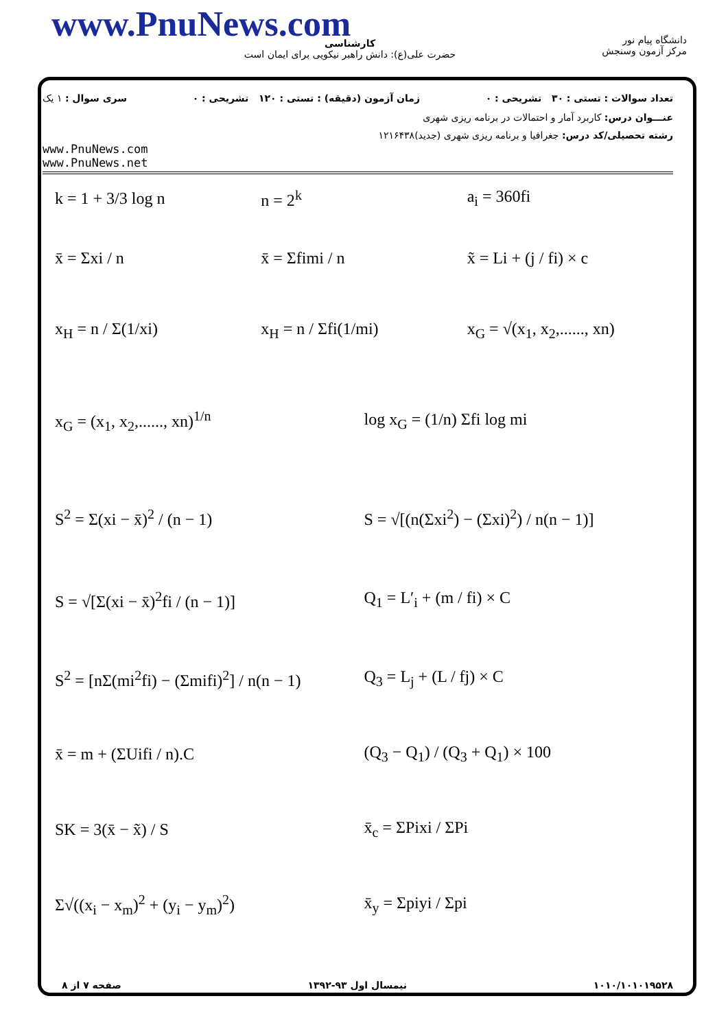www.PnuNews.com
کارشناسی
حضرت علی(ع): دانش راهبر نیکویی برای ایمان است
دانشگاه پیام نور
مرکز آزمون وسنجش
تعداد سوالات : تستی : ۳۰ تشریحی : ۰ زمان آزمون (دقیقه) : تستی : ۱۲۰ تشریحی : ۰ سری سوال : ۱ یک
عنـــوان درس: کاربرد آمار و احتمالات در برنامه ریزی شهری
رشته تحصیلی/کد درس: جغرافیا و برنامه ریزی شهری (جدید)۱۲۱۶۴۳۸
www.PnuNews.com
www.PnuNews.net
k = 1 + 3/3 log n n = 2<sup>k</sup> a<sub>i</sub> = 360fi
x̄ = Σxi / n x̄ = Σfimi / n x̃ = Li + (j / fi) × c
x<sub>H</sub> = n / Σ(1/xi) x<sub>H</sub> = n / Σfi(1/mi) x<sub>G</sub> = √(x<sub>1</sub>, x<sub>2</sub>,......, xn)
x<sub>G</sub> = (x<sub>1</sub>, x<sub>2</sub>,......, xn)<sup>1/n</sup> log x<sub>G</sub> = (1/n) Σfi log mi
S<sup>2</sup> = Σ(xi − x̄)<sup>2</sup> / (n − 1)
S = √[(n(Σxi<sup>2</sup>) − (Σxi)<sup>2</sup>) / n(n − 1)]
S = √[Σ(xi − x̄)<sup>2</sup>fi / (n − 1)] Q<sub>1</sub> = L′<sub>i</sub> + (m / fi) × C
S<sup>2</sup> = [nΣ(mi<sup>2</sup>fi) − (Σmifi)<sup>2</sup>] / n(n − 1)
Q<sub>3</sub> = L<sub>j</sub> + (L / fj) × C
x̄ = m + (ΣUifi / n).C (Q<sub>3</sub> − Q<sub>1</sub>) / (Q<sub>3</sub> + Q<sub>1</sub>) × 100
SK = 3(x̄ − x̃) / S x̄<sub>c</sub> = ΣPixi / ΣPi
Σ√((x<sub>i</sub> − x<sub>m</sub>)<sup>2</sup> + (y<sub>i</sub> − y<sub>m</sub>)<sup>2</sup>) x̄<sub>y</sub> = Σpiyi / Σpi
۱۰۱۰/۱۰۱۰۱۹۵۲۸ نیمسال اول ۹۳-۱۳۹۲ صفحه ۷ از ۸